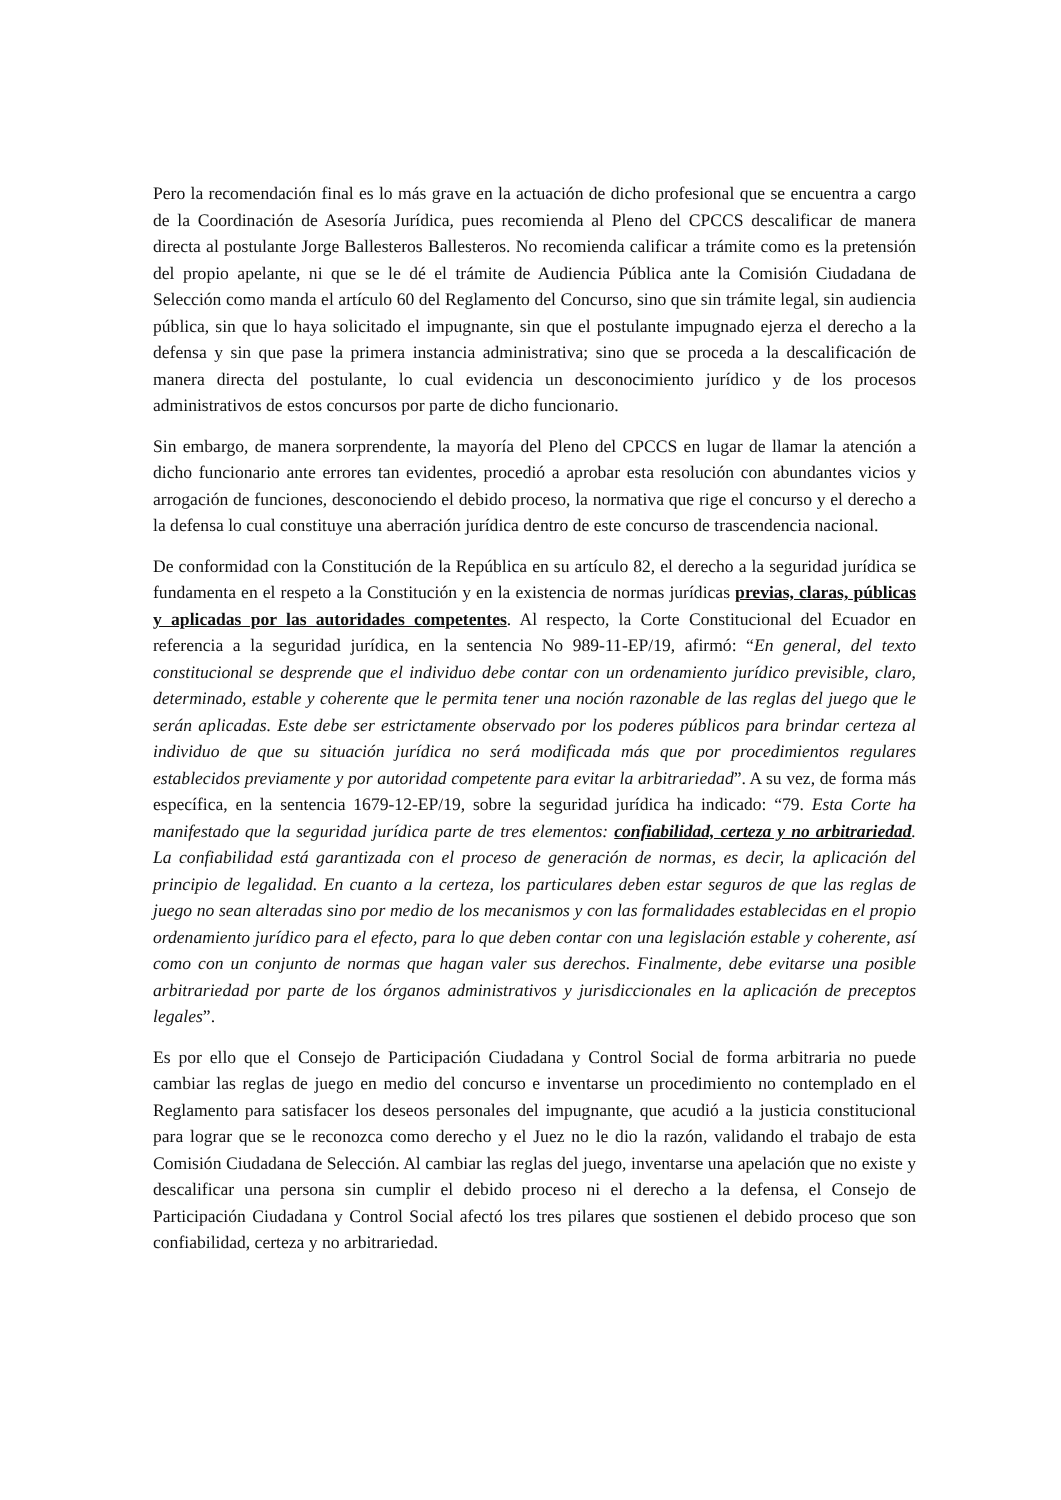Pero la recomendación final es lo más grave en la actuación de dicho profesional que se encuentra a cargo de la Coordinación de Asesoría Jurídica, pues recomienda al Pleno del CPCCS descalificar de manera directa al postulante Jorge Ballesteros Ballesteros. No recomienda calificar a trámite como es la pretensión del propio apelante, ni que se le dé el trámite de Audiencia Pública ante la Comisión Ciudadana de Selección como manda el artículo 60 del Reglamento del Concurso, sino que sin trámite legal, sin audiencia pública, sin que lo haya solicitado el impugnante, sin que el postulante impugnado ejerza el derecho a la defensa y sin que pase la primera instancia administrativa; sino que se proceda a la descalificación de manera directa del postulante, lo cual evidencia un desconocimiento jurídico y de los procesos administrativos de estos concursos por parte de dicho funcionario.
Sin embargo, de manera sorprendente, la mayoría del Pleno del CPCCS en lugar de llamar la atención a dicho funcionario ante errores tan evidentes, procedió a aprobar esta resolución con abundantes vicios y arrogación de funciones, desconociendo el debido proceso, la normativa que rige el concurso y el derecho a la defensa lo cual constituye una aberración jurídica dentro de este concurso de trascendencia nacional.
De conformidad con la Constitución de la República en su artículo 82, el derecho a la seguridad jurídica se fundamenta en el respeto a la Constitución y en la existencia de normas jurídicas previas, claras, públicas y aplicadas por las autoridades competentes. Al respecto, la Corte Constitucional del Ecuador en referencia a la seguridad jurídica, en la sentencia No 989-11-EP/19, afirmó: “En general, del texto constitucional se desprende que el individuo debe contar con un ordenamiento jurídico previsible, claro, determinado, estable y coherente que le permita tener una noción razonable de las reglas del juego que le serán aplicadas. Este debe ser estrictamente observado por los poderes públicos para brindar certeza al individuo de que su situación jurídica no será modificada más que por procedimientos regulares establecidos previamente y por autoridad competente para evitar la arbitrariedad”. A su vez, de forma más específica, en la sentencia 1679-12-EP/19, sobre la seguridad jurídica ha indicado: “79. Esta Corte ha manifestado que la seguridad jurídica parte de tres elementos: confiabilidad, certeza y no arbitrariedad. La confiabilidad está garantizada con el proceso de generación de normas, es decir, la aplicación del principio de legalidad. En cuanto a la certeza, los particulares deben estar seguros de que las reglas de juego no sean alteradas sino por medio de los mecanismos y con las formalidades establecidas en el propio ordenamiento jurídico para el efecto, para lo que deben contar con una legislación estable y coherente, así como con un conjunto de normas que hagan valer sus derechos. Finalmente, debe evitarse una posible arbitrariedad por parte de los órganos administrativos y jurisdiccionales en la aplicación de preceptos legales”.
Es por ello que el Consejo de Participación Ciudadana y Control Social de forma arbitraria no puede cambiar las reglas de juego en medio del concurso e inventarse un procedimiento no contemplado en el Reglamento para satisfacer los deseos personales del impugnante, que acudió a la justicia constitucional para lograr que se le reconozca como derecho y el Juez no le dio la razón, validando el trabajo de esta Comisión Ciudadana de Selección. Al cambiar las reglas del juego, inventarse una apelación que no existe y descalificar una persona sin cumplir el debido proceso ni el derecho a la defensa, el Consejo de Participación Ciudadana y Control Social afectó los tres pilares que sostienen el debido proceso que son confiabilidad, certeza y no arbitrariedad.